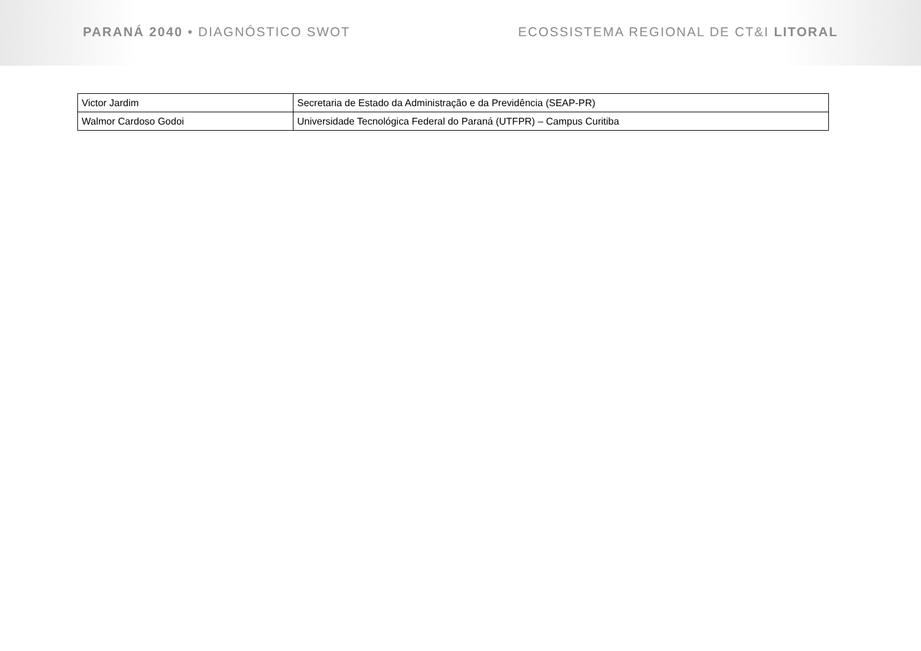PARANÁ 2040 • DIAGNÓSTICO SWOT ECOSSISTEMA REGIONAL DE CT&I LITORAL
| Victor Jardim | Secretaria de Estado da Administração e da Previdência (SEAP-PR) |
| Walmor Cardoso Godoi | Universidade Tecnológica Federal do Paraná (UTFPR) – Campus Curitiba |